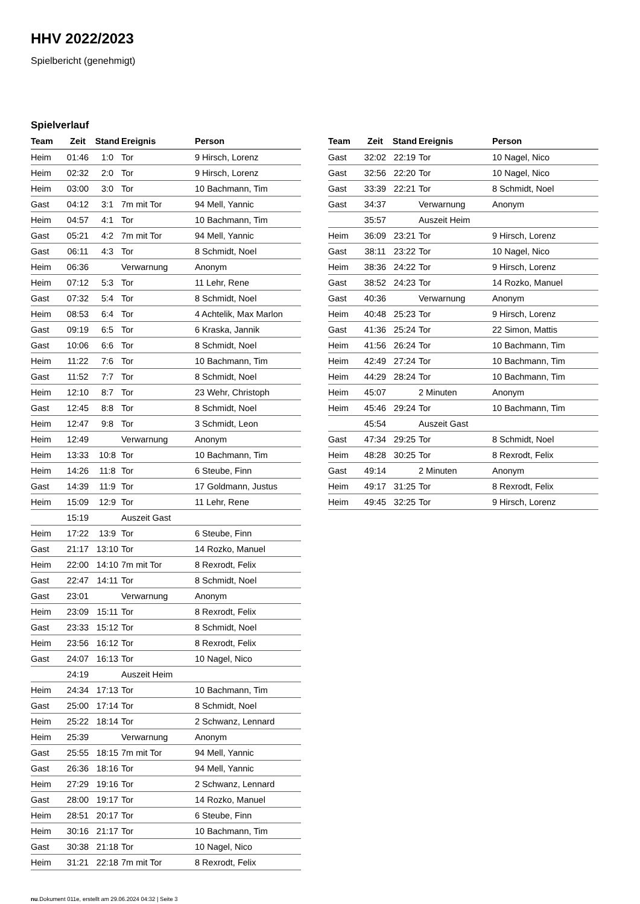HHV 2022/2023
Spielbericht (genehmigt)
Spielverlauf
| Team | Zeit | Stand | Ereignis | Person |
| --- | --- | --- | --- | --- |
| Heim | 01:46 | 1:0 | Tor | 9 Hirsch, Lorenz |
| Heim | 02:32 | 2:0 | Tor | 9 Hirsch, Lorenz |
| Heim | 03:00 | 3:0 | Tor | 10 Bachmann, Tim |
| Gast | 04:12 | 3:1 | 7m mit Tor | 94 Mell, Yannic |
| Heim | 04:57 | 4:1 | Tor | 10 Bachmann, Tim |
| Gast | 05:21 | 4:2 | 7m mit Tor | 94 Mell, Yannic |
| Gast | 06:11 | 4:3 | Tor | 8 Schmidt, Noel |
| Heim | 06:36 | | Verwarnung | Anonym |
| Heim | 07:12 | 5:3 | Tor | 11 Lehr, Rene |
| Gast | 07:32 | 5:4 | Tor | 8 Schmidt, Noel |
| Heim | 08:53 | 6:4 | Tor | 4 Achtelik, Max Marlon |
| Gast | 09:19 | 6:5 | Tor | 6 Kraska, Jannik |
| Gast | 10:06 | 6:6 | Tor | 8 Schmidt, Noel |
| Heim | 11:22 | 7:6 | Tor | 10 Bachmann, Tim |
| Gast | 11:52 | 7:7 | Tor | 8 Schmidt, Noel |
| Heim | 12:10 | 8:7 | Tor | 23 Wehr, Christoph |
| Gast | 12:45 | 8:8 | Tor | 8 Schmidt, Noel |
| Heim | 12:47 | 9:8 | Tor | 3 Schmidt, Leon |
| Heim | 12:49 | | Verwarnung | Anonym |
| Heim | 13:33 | 10:8 | Tor | 10 Bachmann, Tim |
| Heim | 14:26 | 11:8 | Tor | 6 Steube, Finn |
| Gast | 14:39 | 11:9 | Tor | 17 Goldmann, Justus |
| Heim | 15:09 | 12:9 | Tor | 11 Lehr, Rene |
| | 15:19 | | Auszeit Gast | |
| Heim | 17:22 | 13:9 | Tor | 6 Steube, Finn |
| Gast | 21:17 | 13:10 | Tor | 14 Rozko, Manuel |
| Heim | 22:00 | 14:10 | 7m mit Tor | 8 Rexrodt, Felix |
| Gast | 22:47 | 14:11 | Tor | 8 Schmidt, Noel |
| Gast | 23:01 | | Verwarnung | Anonym |
| Heim | 23:09 | 15:11 | Tor | 8 Rexrodt, Felix |
| Gast | 23:33 | 15:12 | Tor | 8 Schmidt, Noel |
| Heim | 23:56 | 16:12 | Tor | 8 Rexrodt, Felix |
| Gast | 24:07 | 16:13 | Tor | 10 Nagel, Nico |
| | 24:19 | | Auszeit Heim | |
| Heim | 24:34 | 17:13 | Tor | 10 Bachmann, Tim |
| Gast | 25:00 | 17:14 | Tor | 8 Schmidt, Noel |
| Heim | 25:22 | 18:14 | Tor | 2 Schwanz, Lennard |
| Heim | 25:39 | | Verwarnung | Anonym |
| Gast | 25:55 | 18:15 | 7m mit Tor | 94 Mell, Yannic |
| Gast | 26:36 | 18:16 | Tor | 94 Mell, Yannic |
| Heim | 27:29 | 19:16 | Tor | 2 Schwanz, Lennard |
| Gast | 28:00 | 19:17 | Tor | 14 Rozko, Manuel |
| Heim | 28:51 | 20:17 | Tor | 6 Steube, Finn |
| Heim | 30:16 | 21:17 | Tor | 10 Bachmann, Tim |
| Gast | 30:38 | 21:18 | Tor | 10 Nagel, Nico |
| Heim | 31:21 | 22:18 | 7m mit Tor | 8 Rexrodt, Felix |
| Team | Zeit | Stand | Ereignis | Person |
| --- | --- | --- | --- | --- |
| Gast | 32:02 | 22:19 | Tor | 10 Nagel, Nico |
| Gast | 32:56 | 22:20 | Tor | 10 Nagel, Nico |
| Gast | 33:39 | 22:21 | Tor | 8 Schmidt, Noel |
| Gast | 34:37 | | Verwarnung | Anonym |
| | 35:57 | | Auszeit Heim | |
| Heim | 36:09 | 23:21 | Tor | 9 Hirsch, Lorenz |
| Gast | 38:11 | 23:22 | Tor | 10 Nagel, Nico |
| Heim | 38:36 | 24:22 | Tor | 9 Hirsch, Lorenz |
| Gast | 38:52 | 24:23 | Tor | 14 Rozko, Manuel |
| Gast | 40:36 | | Verwarnung | Anonym |
| Heim | 40:48 | 25:23 | Tor | 9 Hirsch, Lorenz |
| Gast | 41:36 | 25:24 | Tor | 22 Simon, Mattis |
| Heim | 41:56 | 26:24 | Tor | 10 Bachmann, Tim |
| Heim | 42:49 | 27:24 | Tor | 10 Bachmann, Tim |
| Heim | 44:29 | 28:24 | Tor | 10 Bachmann, Tim |
| Heim | 45:07 | | 2 Minuten | Anonym |
| Heim | 45:46 | 29:24 | Tor | 10 Bachmann, Tim |
| | 45:54 | | Auszeit Gast | |
| Gast | 47:34 | 29:25 | Tor | 8 Schmidt, Noel |
| Heim | 48:28 | 30:25 | Tor | 8 Rexrodt, Felix |
| Gast | 49:14 | | 2 Minuten | Anonym |
| Heim | 49:17 | 31:25 | Tor | 8 Rexrodt, Felix |
| Heim | 49:45 | 32:25 | Tor | 9 Hirsch, Lorenz |
nu.Dokument 011e, erstellt am 29.06.2024 04:32 | Seite 3